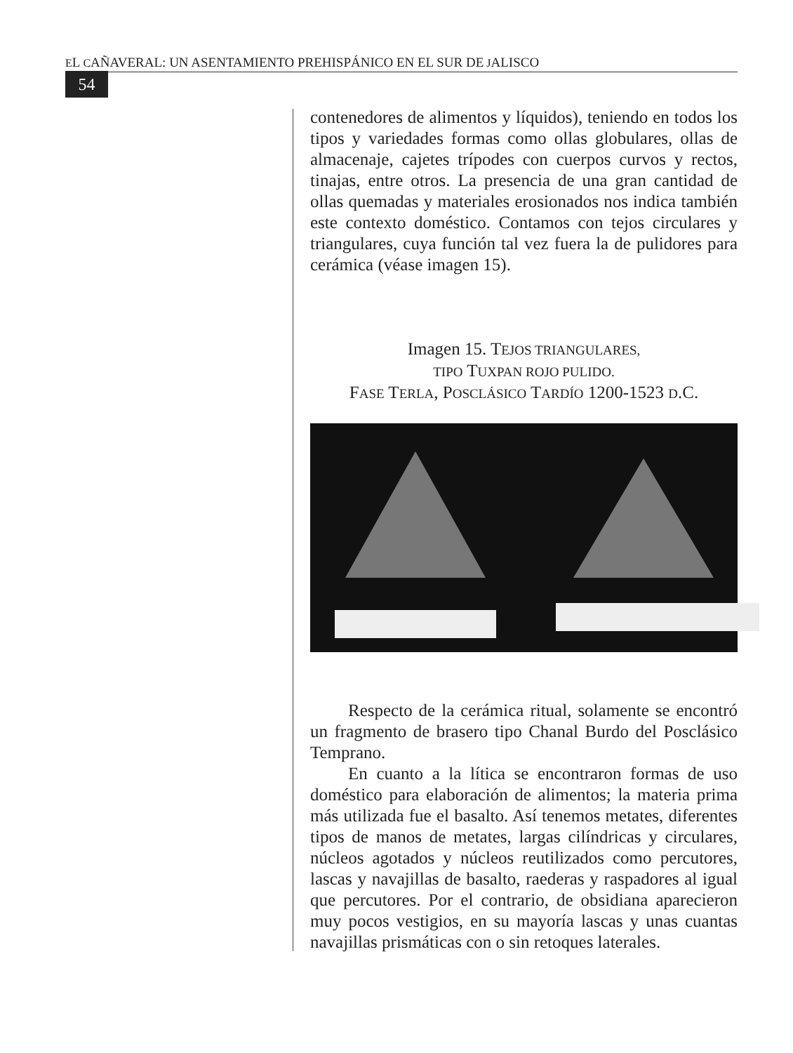EL CAÑAVERAL: UN ASENTAMIENTO PREHISPÁNICO EN EL SUR DE JALISCO
54
contenedores de alimentos y líquidos), teniendo en todos los tipos y variedades formas como ollas globulares, ollas de almacenaje, cajetes trípodes con cuerpos curvos y rectos, tinajas, entre otros. La presencia de una gran cantidad de ollas quemadas y materiales erosionados nos indica también este contexto doméstico. Contamos con tejos circulares y triangulares, cuya función tal vez fuera la de pulidores para cerámica (véase imagen 15).
Imagen 15. TEJOS TRIANGULARES,
TIPO TUXPAN ROJO PULIDO.
FASE TERLA, POSCLÁSICO TARDÍO 1200-1523 D.C.
Respecto de la cerámica ritual, solamente se encontró un fragmento de brasero tipo Chanal Burdo del Posclásico Temprano.
En cuanto a la lítica se encontraron formas de uso doméstico para elaboración de alimentos; la materia prima más utilizada fue el basalto. Así tenemos metates, diferentes tipos de manos de metates, largas cilíndricas y circulares, núcleos agotados y núcleos reutilizados como percutores, lascas y navajillas de basalto, raederas y raspadores al igual que percutores. Por el contrario, de obsidiana aparecieron muy pocos vestigios, en su mayoría lascas y unas cuantas navajillas prismáticas con o sin retoques laterales.